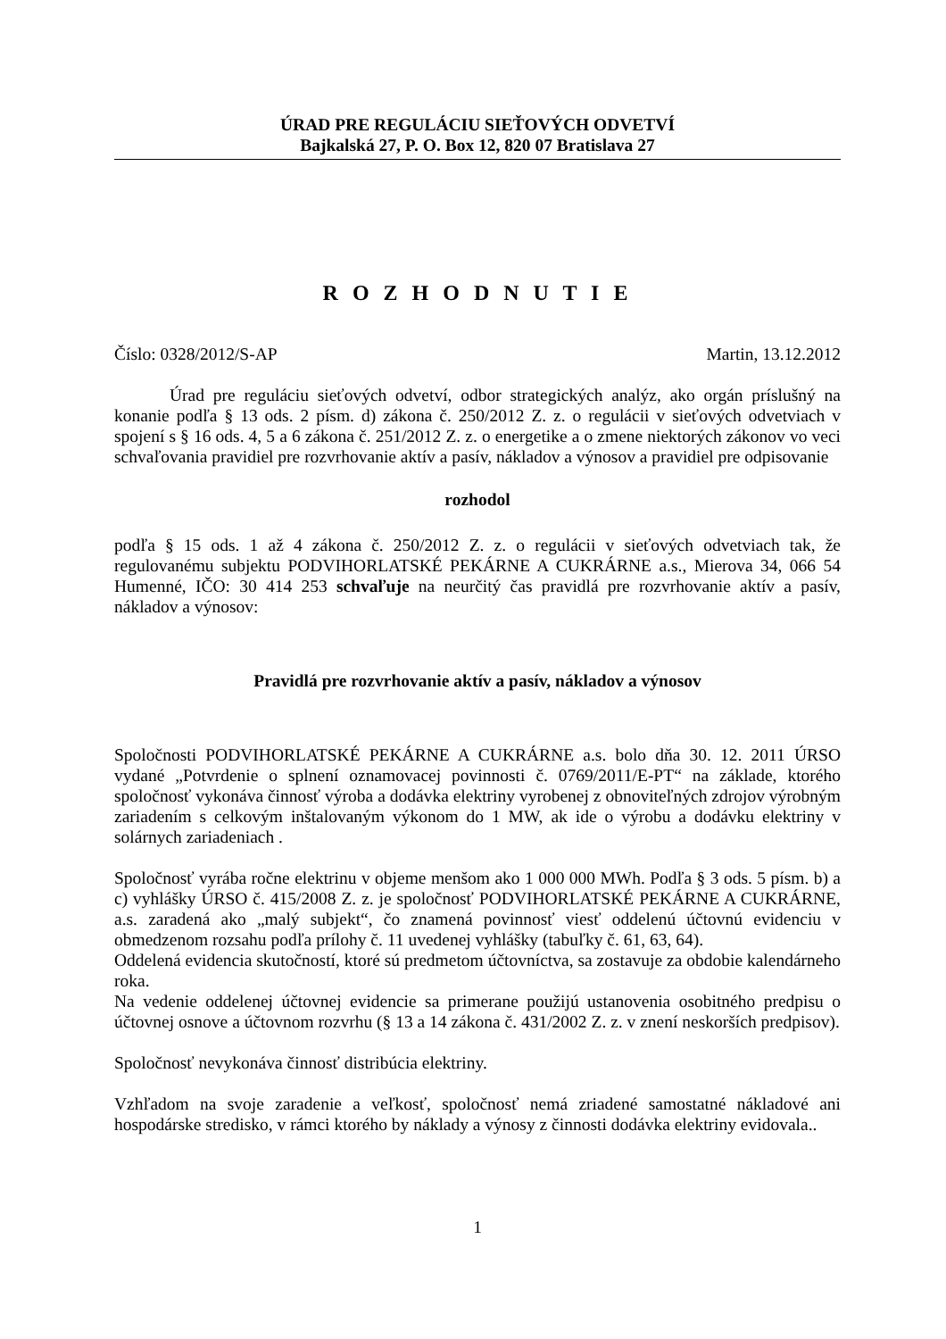ÚRAD PRE REGULÁCIU SIEŤOVÝCH ODVETVÍ
Bajkalská 27, P. O. Box 12, 820 07 Bratislava 27
R O Z H O D N U T I E
Číslo: 0328/2012/S-AP Martin, 13.12.2012
Úrad pre reguláciu sieťových odvetví, odbor strategických analýz, ako orgán príslušný na konanie podľa § 13 ods. 2 písm. d) zákona č. 250/2012 Z. z. o regulácii v sieťových odvetviach v spojení s § 16 ods. 4, 5 a 6 zákona č. 251/2012 Z. z. o energetike a o zmene niektorých zákonov vo veci schvaľovania pravidiel pre rozvrhovanie aktív a pasív, nákladov a výnosov a pravidiel pre odpisovanie
rozhodol
podľa § 15 ods. 1 až 4 zákona č. 250/2012 Z. z. o regulácii v sieťových odvetviach tak, že regulovanému subjektu PODVIHORLATSKÉ PEKÁRNE A CUKRÁRNE a.s., Mierova 34, 066 54 Humenné, IČO: 30 414 253 schvaľuje na neurčitý čas pravidlá pre rozvrhovanie aktív a pasív, nákladov a výnosov:
Pravidlá pre rozvrhovanie aktív a pasív, nákladov a výnosov
Spoločnosti PODVIHORLATSKÉ PEKÁRNE A CUKRÁRNE a.s. bolo dňa 30. 12. 2011 ÚRSO vydané „Potvrdenie o splnení oznamovacej povinnosti č. 0769/2011/E-PT“ na základe, ktorého spoločnosť vykonáva činnosť výroba a dodávka elektriny vyrobenej z obnoviteľných zdrojov výrobným zariadením s celkovým inštalovaným výkonom do 1 MW, ak ide o výrobu a dodávku elektriny v solárnych zariadeniach .
Spoločnosť vyrába ročne elektrinu v objeme menšom ako 1 000 000 MWh. Podľa § 3 ods. 5 písm. b) a c) vyhlášky ÚRSO č. 415/2008 Z. z. je spoločnosť PODVIHORLATSKÉ PEKÁRNE A CUKRÁRNE, a.s. zaradená ako „malý subjekt“, čo znamená povinnosť viesť oddelenú účtovnú evidenciu v obmedzenom rozsahu podľa prílohy č. 11 uvedenej vyhlášky (tabuľky č. 61, 63, 64).
Oddelená evidencia skutočností, ktoré sú predmetom účtovníctva, sa zostavuje za obdobie kalendárneho roka.
Na vedenie oddelenej účtovnej evidencie sa primerane použijú ustanovenia osobitného predpisu o účtovnej osnove a účtovnom rozvrhu (§ 13 a 14 zákona č. 431/2002 Z. z. v znení neskorších predpisov).
Spoločnosť nevykonáva činnosť distribúcia elektriny.
Vzhľadom na svoje zaradenie a veľkosť, spoločnosť nemá zriadené samostatné nákladové ani hospodárske stredisko, v rámci ktorého by náklady a výnosy z činnosti dodávka elektriny evidovala..
1